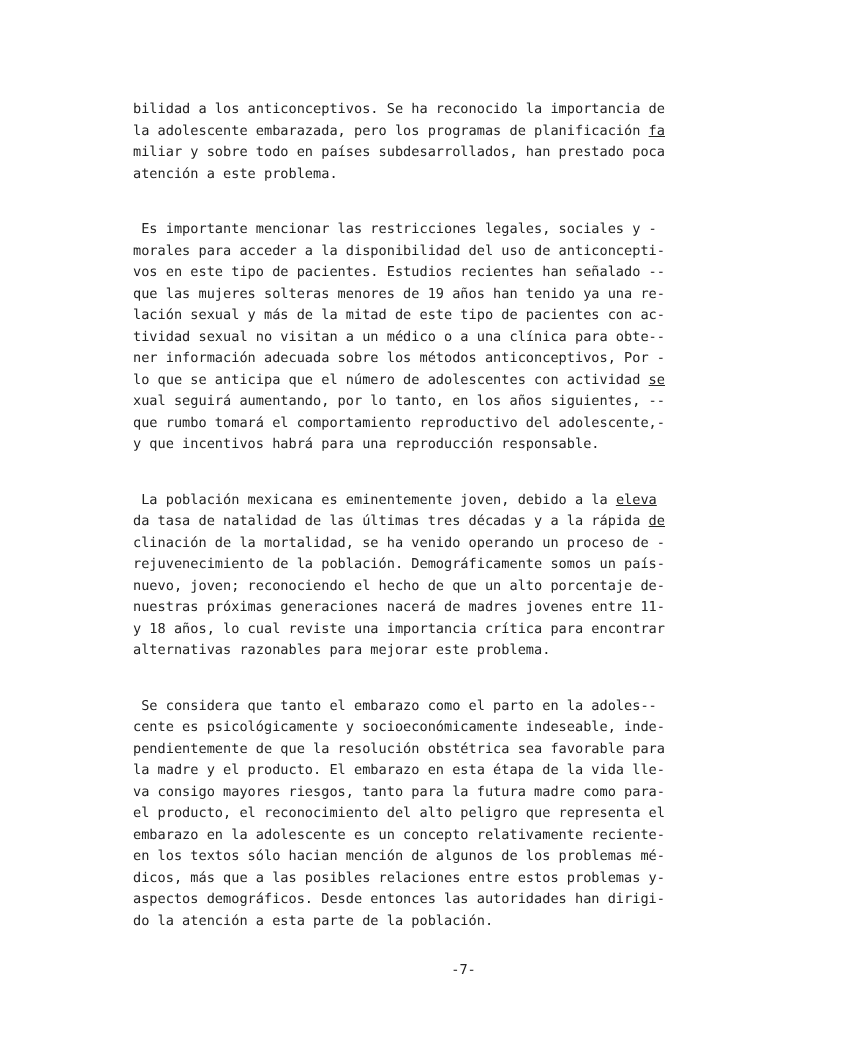bilidad a los anticonceptivos. Se ha reconocido la importancia de la adolescente embarazada, pero los programas de planificación fa miliar y sobre todo en países subdesarrollados, han prestado poca atención a este problema.
Es importante mencionar las restricciones legales, sociales y - morales para acceder a la disponibilidad del uso de anticoncepti- vos en este tipo de pacientes. Estudios recientes han señalado -- que las mujeres solteras menores de 19 años han tenido ya una re- lación sexual y más de la mitad de este tipo de pacientes con ac- tividad sexual no visitan a un médico o a una clínica para obte-- ner información adecuada sobre los métodos anticonceptivos, Por - lo que se anticipa que el número de adolescentes con actividad se xual seguirá aumentando, por lo tanto, en los años siguientes, -- que rumbo tomará el comportamiento reproductivo del adolescente,- y que incentivos habrá para una reproducción responsable.
La población mexicana es eminentemente joven, debido a la eleva da tasa de natalidad de las últimas tres décadas y a la rápida de clinación de la mortalidad, se ha venido operando un proceso de - rejuvenecimiento de la población. Demográficamente somos un país- nuevo, joven; reconociendo el hecho de que un alto porcentaje de- nuestras próximas generaciones nacerá de madres jovenes entre 11- y 18 años, lo cual reviste una importancia crítica para encontrar alternativas razonables para mejorar este problema.
Se considera que tanto el embarazo como el parto en la adoles-- cente es psicológicamente y socioeconómicamente indeseable, inde- pendientemente de que la resolución obstétrica sea favorable para la madre y el producto. El embarazo en esta étapa de la vida lle- va consigo mayores riesgos, tanto para la futura madre como para- el producto, el reconocimiento del alto peligro que representa el embarazo en la adolescente es un concepto relativamente reciente- en los textos sólo hacian mención de algunos de los problemas mé- dicos, más que a las posibles relaciones entre estos problemas y- aspectos demográficos. Desde entonces las autoridades han dirigi- do la atención a esta parte de la población.
-7-